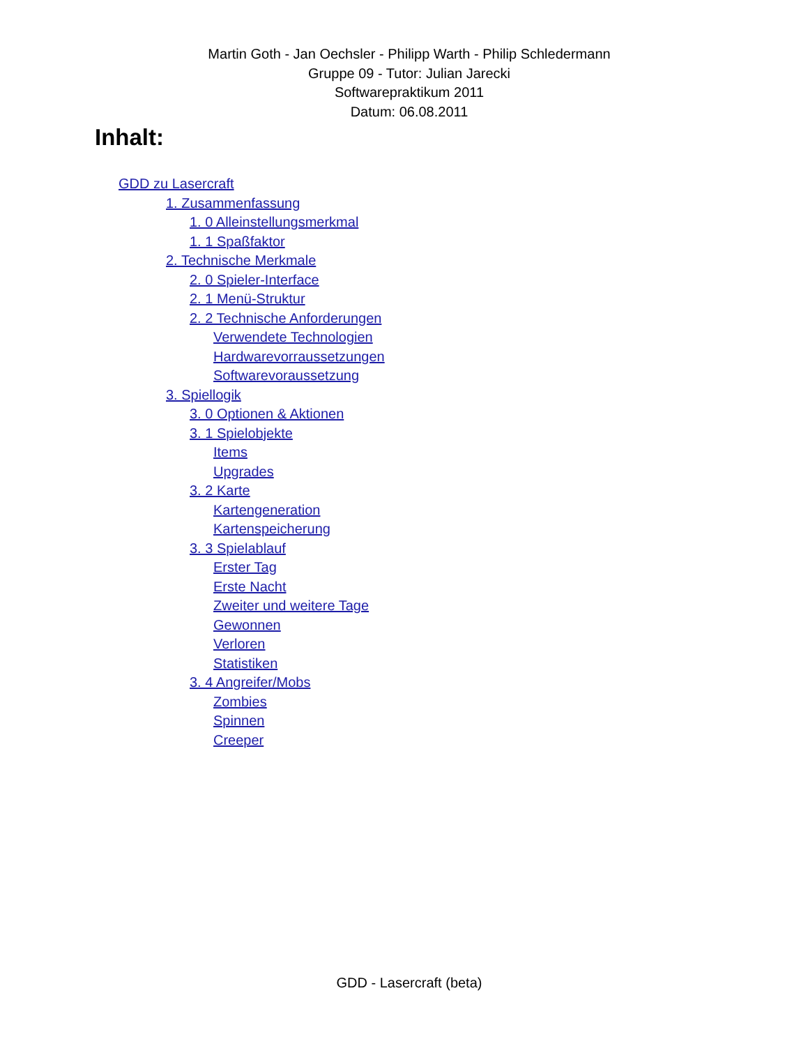Martin Goth - Jan Oechsler - Philipp Warth - Philip Schledermann
Gruppe 09 - Tutor: Julian Jarecki
Softwarepraktikum 2011
Datum: 06.08.2011
Inhalt:
GDD zu Lasercraft
1. Zusammenfassung
1. 0 Alleinstellungsmerkmal
1. 1 Spaßfaktor
2. Technische Merkmale
2. 0 Spieler-Interface
2. 1 Menü-Struktur
2. 2 Technische Anforderungen
Verwendete Technologien
Hardwarevorraussetzungen
Softwarevoraussetzung
3. Spiellogik
3. 0 Optionen & Aktionen
3. 1 Spielobjekte
Items
Upgrades
3. 2 Karte
Kartengeneration
Kartenspeicherung
3. 3 Spielablauf
Erster Tag
Erste Nacht
Zweiter und weitere Tage
Gewonnen
Verloren
Statistiken
3. 4 Angreifer/Mobs
Zombies
Spinnen
Creeper
GDD - Lasercraft (beta)